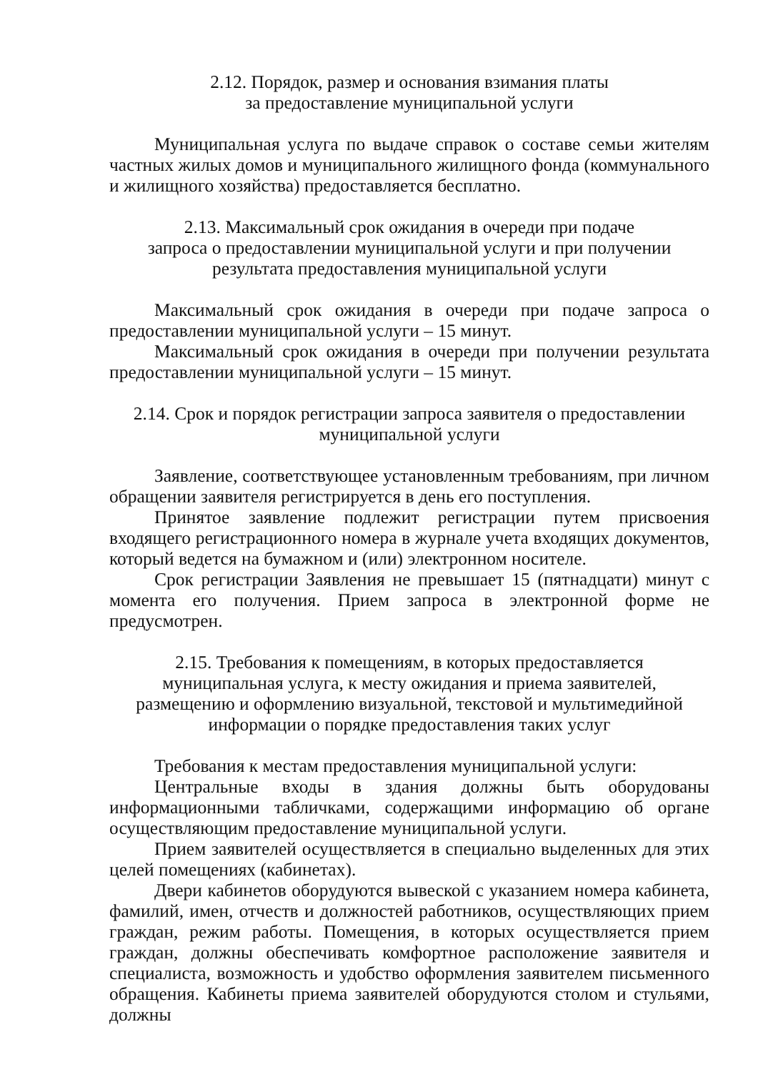2.12. Порядок, размер и основания взимания платы
за предоставление муниципальной услуги
Муниципальная услуга по выдаче справок о составе семьи жителям частных жилых домов и муниципального жилищного фонда (коммунального и жилищного хозяйства) предоставляется бесплатно.
2.13. Максимальный срок ожидания в очереди при подаче
запроса о предоставлении муниципальной услуги и при получении
результата предоставления муниципальной услуги
Максимальный срок ожидания в очереди при подаче запроса о предоставлении муниципальной услуги – 15 минут.
Максимальный срок ожидания в очереди при получении результата предоставлении муниципальной услуги – 15 минут.
2.14. Срок и порядок регистрации запроса заявителя о предоставлении
муниципальной услуги
Заявление, соответствующее установленным требованиям, при личном обращении заявителя регистрируется в день его поступления.
Принятое заявление подлежит регистрации путем присвоения входящего регистрационного номера в журнале учета входящих документов, который ведется на бумажном и (или) электронном носителе.
Срок регистрации Заявления не превышает 15 (пятнадцати) минут с момента его получения. Прием запроса в электронной форме не предусмотрен.
2.15. Требования к помещениям, в которых предоставляется
муниципальная услуга, к месту ожидания и приема заявителей,
размещению и оформлению визуальной, текстовой и мультимедийной
информации о порядке предоставления таких услуг
Требования к местам предоставления муниципальной услуги:
Центральные входы в здания должны быть оборудованы информационными табличками, содержащими информацию об органе осуществляющим предоставление муниципальной услуги.
Прием заявителей осуществляется в специально выделенных для этих целей помещениях (кабинетах).
Двери кабинетов оборудуются вывеской с указанием номера кабинета, фамилий, имен, отчеств и должностей работников, осуществляющих прием граждан, режим работы. Помещения, в которых осуществляется прием граждан, должны обеспечивать комфортное расположение заявителя и специалиста, возможность и удобство оформления заявителем письменного обращения. Кабинеты приема заявителей оборудуются столом и стульями, должны